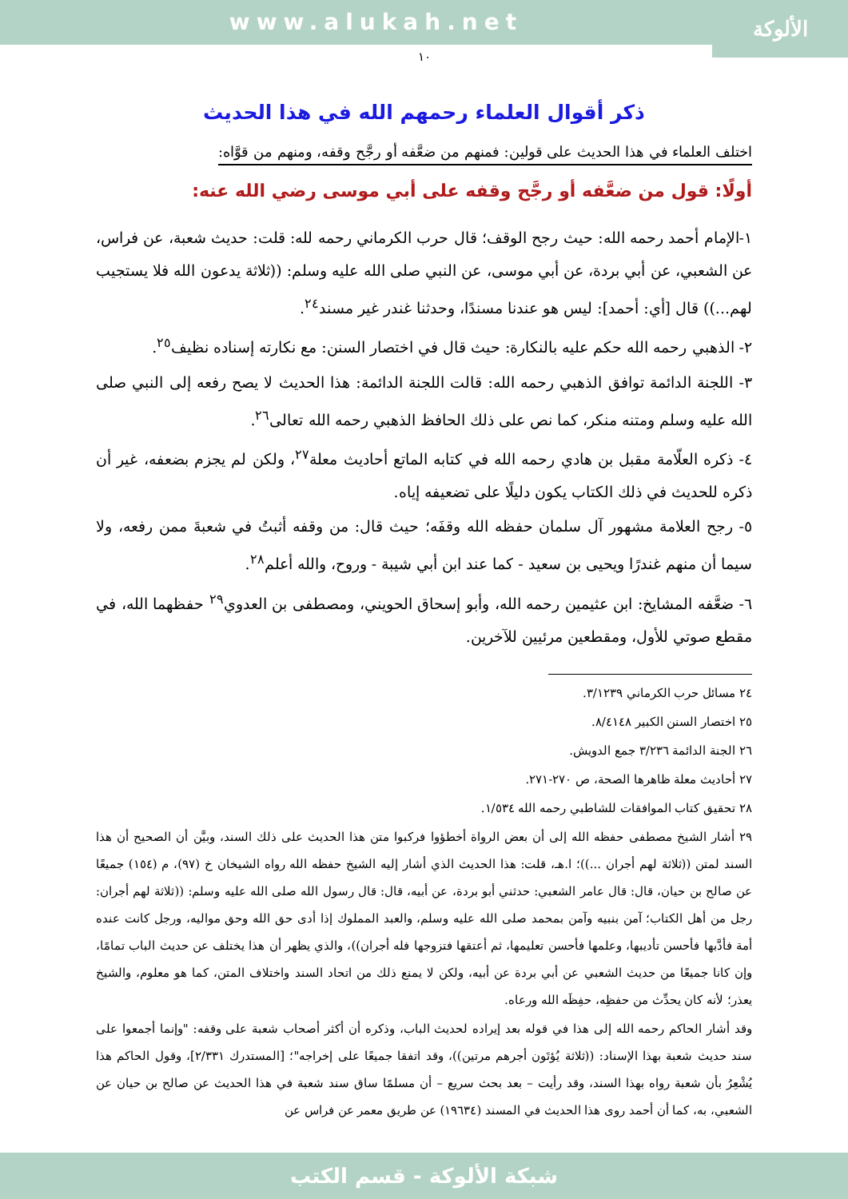www.alukah.net
الألوكة
١٠
ذكر أقوال العلماء رحمهم الله في هذا الحديث
اختلف العلماء في هذا الحديث على قولين: فمنهم من ضعَّفه أو رجَّح وقفه، ومنهم من قوَّاه:
أولًا: قول من ضعَّفه أو رجَّح وقفه على أبي موسى رضي الله عنه:
١-الإمام أحمد رحمه الله: حيث رجح الوقف؛ قال حرب الكرماني رحمه لله: قلت: حديث شعبة، عن فراس، عن الشعبي، عن أبي بردة، عن أبي موسى، عن النبي صلى الله عليه وسلم: ((ثلاثة يدعون الله فلا يستجيب لهم...)) قال [أي: أحمد]: ليس هو عندنا مسندًا، وحدثنا غندر غير مسند<sup>٢٤</sup>.
٢- الذهبي رحمه الله حكم عليه بالنكارة: حيث قال في اختصار السنن: مع نكارته إسناده نظيف<sup>٢٥</sup>.
٣- اللجنة الدائمة توافق الذهبي رحمه الله: قالت اللجنة الدائمة: هذا الحديث لا يصح رفعه إلى النبي صلى الله عليه وسلم ومتنه منكر، كما نص على ذلك الحافظ الذهبي رحمه الله تعالى<sup>٢٦</sup>.
٤- ذكره العلّامة مقبل بن هادي رحمه الله في كتابه الماتع أحاديث معلة<sup>٢٧</sup>، ولكن لم يجزم بضعفه، غير أن ذكره للحديث في ذلك الكتاب يكون دليلًا على تضعيفه إياه.
٥- رجح العلامة مشهور آل سلمان حفظه الله وقفَه؛ حيث قال: من وقفه أثبتُ في شعبةَ ممن رفعه، ولا سيما أن منهم غندرًا ويحيى بن سعيد - كما عند ابن أبي شيبة - وروح، والله أعلم<sup>٢٨</sup>.
٦- ضعَّفه المشايخ: ابن عثيمين رحمه الله، وأبو إسحاق الحويني، ومصطفى بن العدوي<sup>٢٩</sup> حفظهما الله، في مقطع صوتي للأول، ومقطعين مرئيين للآخرين.
٢٤ مسائل حرب الكرماني ٣/١٢٣٩.
٢٥ اختصار السنن الكبير ٨/٤١٤٨.
٢٦ الجنة الدائمة ٣/٢٣٦ جمع الدويش.
٢٧ أحاديث معلة ظاهرها الصحة، ص ٢٧٠-٢٧١.
٢٨ تحقيق كتاب الموافقات للشاطبي رحمه الله ١/٥٣٤.
٢٩ أشار الشيخ مصطفى حفظه الله إلى أن بعض الرواة أخطؤوا فركبوا متن هذا الحديث على ذلك السند، وبيَّن أن الصحيح أن هذا السند لمتن ((ثلاثة لهم أجران ...))؛ ا.هـ، قلت: هذا الحديث الذي أشار إليه الشيخ حفظه الله رواه الشيخان خ (٩٧)، م (١٥٤) جميعًا عن صالح بن حيان، قال: قال عامر الشعبي: حدثني أبو بردة، عن أبيه، قال: قال رسول الله صلى الله عليه وسلم: ((ثلاثة لهم أجران: رجل من أهل الكتاب؛ آمن بنبيه وآمن بمحمد صلى الله عليه وسلم، والعبد المملوك إذا أدى حق الله وحق مواليه، ورجل كانت عنده أمة فأدَّبها فأحسن تأديبها، وعلمها فأحسن تعليمها، ثم أعتقها فتزوجها فله أجران))، والذي يظهر أن هذا يختلف عن حديث الباب تمامًا، وإن كانا جميعًا من حديث الشعبي عن أبي بردة عن أبيه، ولكن لا يمنع ذلك من اتحاد السند واختلاف المتن، كما هو معلوم، والشيخ يعذر؛ لأنه كان يحدِّث من حفظِه، حفِظَه الله ورعاه.
وقد أشار الحاكم رحمه الله إلى هذا في قوله بعد إيراده لحديث الباب، وذكره أن أكثر أصحاب شعبة على وقفه: "وإنما أجمعوا على سند حديث شعبة بهذا الإسناد: ((ثلاثة يُؤتَون أجرهم مرتين))، وقد اتفقا جميعًا على إخراجه"؛ [المستدرك ٢/٣٣١]، وقول الحاكم هذا يُشْعِرُ بأن شعبة رواه بهذا السند، وقد رأيت – بعد بحث سريع – أن مسلمًا ساق سند شعبة في هذا الحديث عن صالح بن حيان عن الشعبي، به، كما أن أحمد روى هذا الحديث في المسند (١٩٦٣٤) عن طريق معمر عن فراس عن
شبكة الألوكة - قسم الكتب